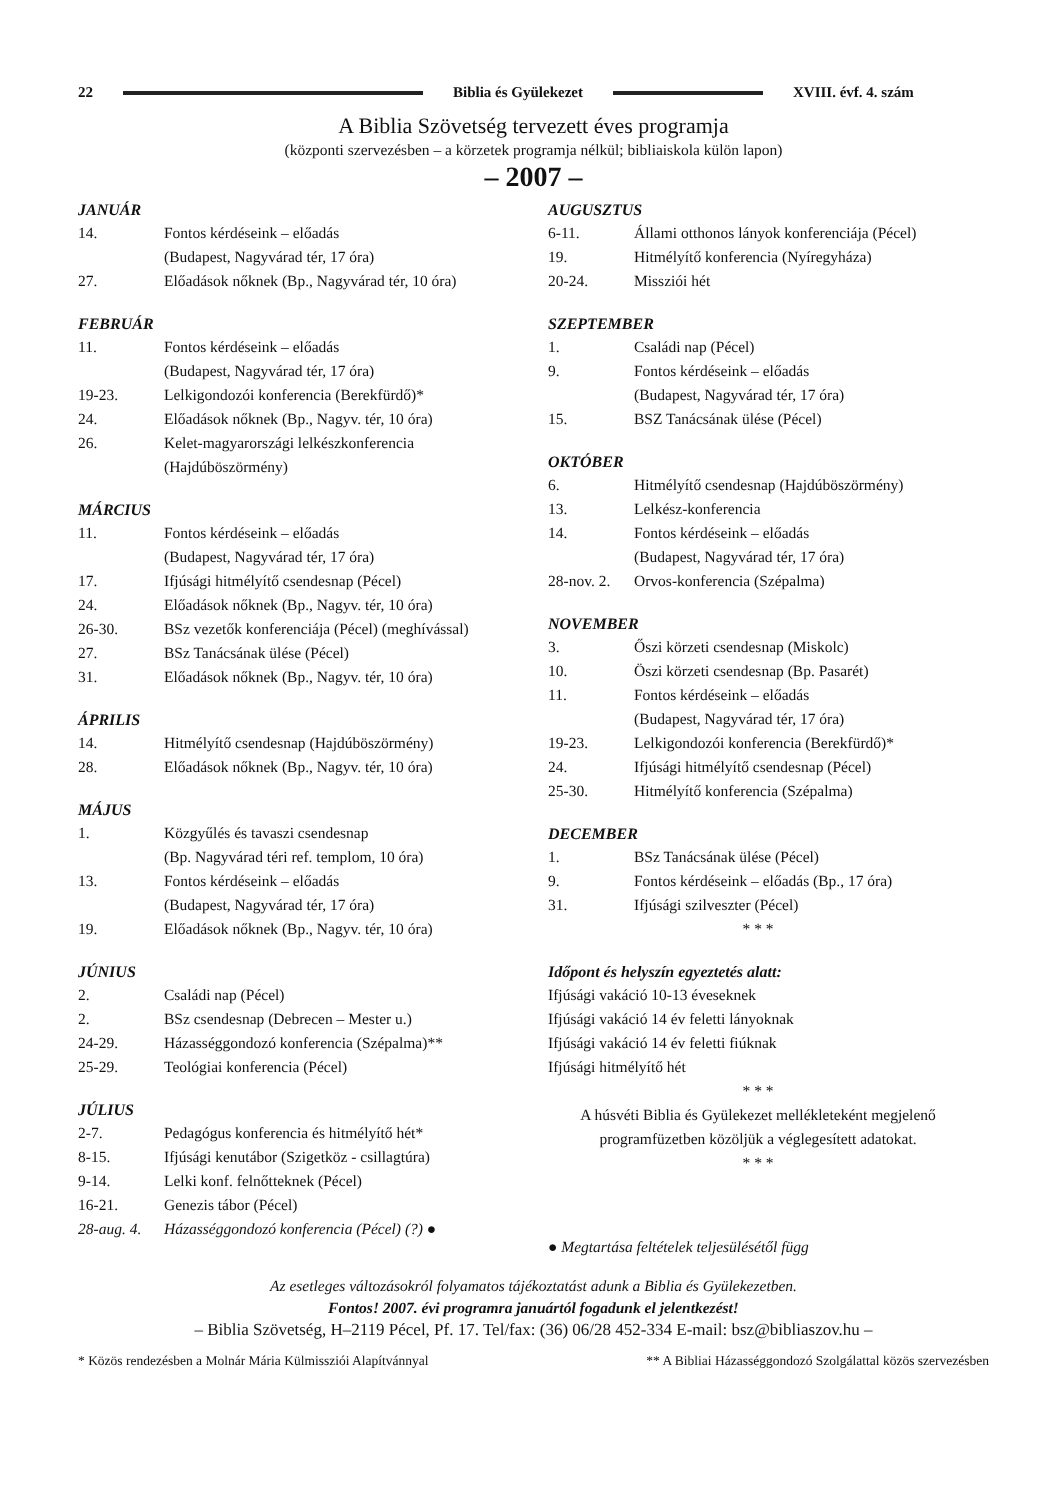22 Biblia és Gyülekezet XVIII. évf. 4. szám
A Biblia Szövetség tervezett éves programja
(központi szervezésben – a körzetek programja nélkül; bibliaiskola külön lapon)
– 2007 –
JANUÁR
14. Fontos kérdéseink – előadás
(Budapest, Nagyvárad tér, 17 óra)
27. Előadások nőknek (Bp., Nagyvárad tér, 10 óra)
FEBRUÁR
11. Fontos kérdéseink – előadás
(Budapest, Nagyvárad tér, 17 óra)
19-23. Lelkigondozói konferencia (Berekfürdő)*
24. Előadások nőknek (Bp., Nagyv. tér, 10 óra)
26. Kelet-magyarországi lelkészkonferencia
(Hajdúböszörmény)
MÁRCIUS
11. Fontos kérdéseink – előadás
(Budapest, Nagyvárad tér, 17 óra)
17. Ifjúsági hitmélyítő csendesnap (Pécel)
24. Előadások nőknek (Bp., Nagyv. tér, 10 óra)
26-30. BSz vezetők konferenciája (Pécel) (meghívással)
27. BSz Tanácsának ülése (Pécel)
31. Előadások nőknek (Bp., Nagyv. tér, 10 óra)
ÁPRILIS
14. Hitmélyítő csendesnap (Hajdúböszörmény)
28. Előadások nőknek (Bp., Nagyv. tér, 10 óra)
MÁJUS
1. Közgyűlés és tavaszi csendesnap
(Bp. Nagyvárad téri ref. templom, 10 óra)
13. Fontos kérdéseink – előadás
(Budapest, Nagyvárad tér, 17 óra)
19. Előadások nőknek (Bp., Nagyv. tér, 10 óra)
JÚNIUS
2. Családi nap (Pécel)
2. BSz csendesnap (Debrecen – Mester u.)
24-29. Házasséggondozó konferencia (Szépalma)**
25-29. Teológiai konferencia (Pécel)
JÚLIUS
2-7. Pedagógus konferencia és hitmélyítő hét*
8-15. Ifjúsági kenutábor (Szigetköz - csillagtúra)
9-14. Lelki konf. felnőtteknek (Pécel)
16-21. Genezis tábor (Pécel)
28-aug. 4. Házasséggondozó konferencia (Pécel) (?) ●
AUGUSZTUS
6-11. Állami otthonos lányok konferenciája (Pécel)
19. Hitmélyítő konferencia (Nyíregyháza)
20-24. Missziói hét
SZEPTEMBER
1. Családi nap (Pécel)
9. Fontos kérdéseink – előadás
(Budapest, Nagyvárad tér, 17 óra)
15. BSZ Tanácsának ülése (Pécel)
OKTÓBER
6. Hitmélyítő csendesnap (Hajdúböszörmény)
13. Lelkész-konferencia
14. Fontos kérdéseink – előadás
(Budapest, Nagyvárad tér, 17 óra)
28-nov. 2. Orvos-konferencia (Szépalma)
NOVEMBER
3. Őszi körzeti csendesnap (Miskolc)
10. Öszi körzeti csendesnap (Bp. Pasarét)
11. Fontos kérdéseink – előadás
(Budapest, Nagyvárad tér, 17 óra)
19-23. Lelkigondozói konferencia (Berekfürdő)*
24. Ifjúsági hitmélyítő csendesnap (Pécel)
25-30. Hitmélyítő konferencia (Szépalma)
DECEMBER
1. BSz Tanácsának ülése (Pécel)
9. Fontos kérdéseink – előadás (Bp., 17 óra)
31. Ifjúsági szilveszter (Pécel)
* * *
Időpont és helyszín egyeztetés alatt:
Ifjúsági vakáció 10-13 éveseknek
Ifjúsági vakáció 14 év feletti lányoknak
Ifjúsági vakáció 14 év feletti fiúknak
Ifjúsági hitmélyítő hét
* * *
A húsvéti Biblia és Gyülekezet mellékleteként megjelenő programfüzetben közöljük a véglegesített adatokat.
* * *
● Megtartása feltételek teljesülésétől függ
Az esetleges változásokról folyamatos tájékoztatást adunk a Biblia és Gyülekezetben.
Fontos! 2007. évi programra januártól fogadunk el jelentkezést!
– Biblia Szövetség, H–2119 Pécel, Pf. 17. Tel/fax: (36) 06/28 452-334 E-mail: bsz@bibliaszov.hu –
* Közös rendezésben a Molnár Mária Külmissziói Alapítvánnyal ** A Bibliai Házasséggondozó Szolgálattal közös szervezésben